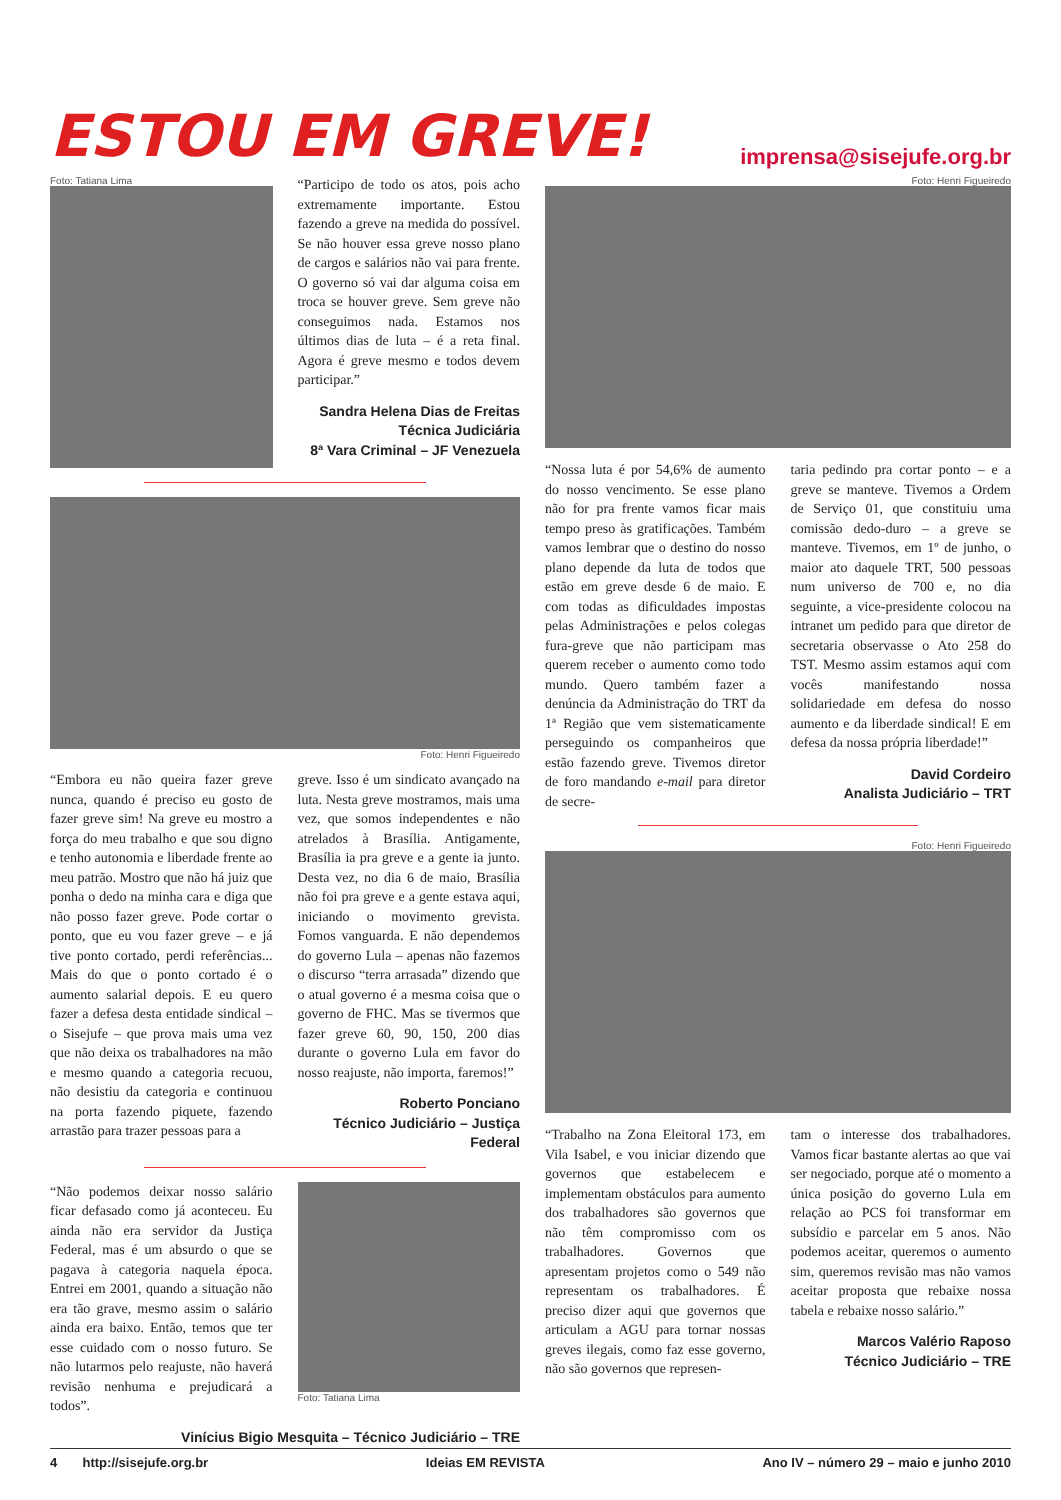ESTOU EM GREVE!
imprensa@sisejufe.org.br
Foto: Tatiana Lima
“Participo de todo os atos, pois acho extremamente importante. Estou fazendo a greve na medida do possível. Se não houver essa greve nosso plano de cargos e salários não vai para frente. O governo só vai dar alguma coisa em troca se houver greve. Sem greve não conseguimos nada. Estamos nos últimos dias de luta – é a reta final. Agora é greve mesmo e todos devem participar.”
Sandra Helena Dias de Freitas
Técnica Judiciária
8ª Vara Criminal – JF Venezuela
Foto: Henri Figueiredo
“Embora eu não queira fazer greve nunca, quando é preciso eu gosto de fazer greve sim! Na greve eu mostro a força do meu trabalho e que sou digno e tenho autonomia e liberdade frente ao meu patrão. Mostro que não há juiz que ponha o dedo na minha cara e diga que não posso fazer greve. Pode cortar o ponto, que eu vou fazer greve – e já tive ponto cortado, perdi referências... Mais do que o ponto cortado é o aumento salarial depois. E eu quero fazer a defesa desta entidade sindical – o Sisejufe – que prova mais uma vez que não deixa os trabalhadores na mão e mesmo quando a categoria recuou, não desistiu da categoria e continuou na porta fazendo piquete, fazendo arrastão para trazer pessoas para a
greve. Isso é um sindicato avançado na luta. Nesta greve mostramos, mais uma vez, que somos independentes e não atrelados à Brasília. Antigamente, Brasília ia pra greve e a gente ia junto. Desta vez, no dia 6 de maio, Brasília não foi pra greve e a gente estava aqui, iniciando o movimento grevista. Fomos vanguarda. E não dependemos do governo Lula – apenas não fazemos o discurso “terra arrasada” dizendo que o atual governo é a mesma coisa que o governo de FHC. Mas se tivermos que fazer greve 60, 90, 150, 200 dias durante o governo Lula em favor do nosso reajuste, não importa, faremos!”
Roberto Ponciano
Técnico Judiciário – Justiça Federal
“Não podemos deixar nosso salário ficar defasado como já aconteceu. Eu ainda não era servidor da Justiça Federal, mas é um absurdo o que se pagava à categoria naquela época. Entrei em 2001, quando a situação não era tão grave, mesmo assim o salário ainda era baixo. Então, temos que ter esse cuidado com o nosso futuro. Se não lutarmos pelo reajuste, não haverá revisão nenhuma e prejudicará a todos”.
Foto: Tatiana Lima
Vinícius Bigio Mesquita – Técnico Judiciário – TRE
Foto: Henri Figueiredo
“Nossa luta é por 54,6% de aumento do nosso vencimento. Se esse plano não for pra frente vamos ficar mais tempo preso às gratificações. Também vamos lembrar que o destino do nosso plano depende da luta de todos que estão em greve desde 6 de maio. E com todas as dificuldades impostas pelas Administrações e pelos colegas fura-greve que não participam mas querem receber o aumento como todo mundo. Quero também fazer a denúncia da Administração do TRT da 1ª Região que vem sistematicamente perseguindo os companheiros que estão fazendo greve. Tivemos diretor de foro mandando e-mail para diretor de secre-
taria pedindo pra cortar ponto – e a greve se manteve. Tivemos a Ordem de Serviço 01, que constituiu uma comissão dedo-duro – a greve se manteve. Tivemos, em 1º de junho, o maior ato daquele TRT, 500 pessoas num universo de 700 e, no dia seguinte, a vice-presidente colocou na intranet um pedido para que diretor de secretaria observasse o Ato 258 do TST. Mesmo assim estamos aqui com vocês manifestando nossa solidariedade em defesa do nosso aumento e da liberdade sindical! E em defesa da nossa própria liberdade!”
David Cordeiro
Analista Judiciário – TRT
Foto: Henri Figueiredo
“Trabalho na Zona Eleitoral 173, em Vila Isabel, e vou iniciar dizendo que governos que estabelecem e implementam obstáculos para aumento dos trabalhadores são governos que não têm compromisso com os trabalhadores. Governos que apresentam projetos como o 549 não representam os trabalhadores. É preciso dizer aqui que governos que articulam a AGU para tornar nossas greves ilegais, como faz esse governo, não são governos que represen-
tam o interesse dos trabalhadores. Vamos ficar bastante alertas ao que vai ser negociado, porque até o momento a única posição do governo Lula em relação ao PCS foi transformar em subsídio e parcelar em 5 anos. Não podemos aceitar, queremos o aumento sim, queremos revisão mas não vamos aceitar proposta que rebaixe nossa tabela e rebaixe nosso salário.”
Marcos Valério Raposo
Técnico Judiciário – TRE
4 http://sisejufe.org.br Ideias EM REVISTA Ano IV – número 29 – maio e junho 2010